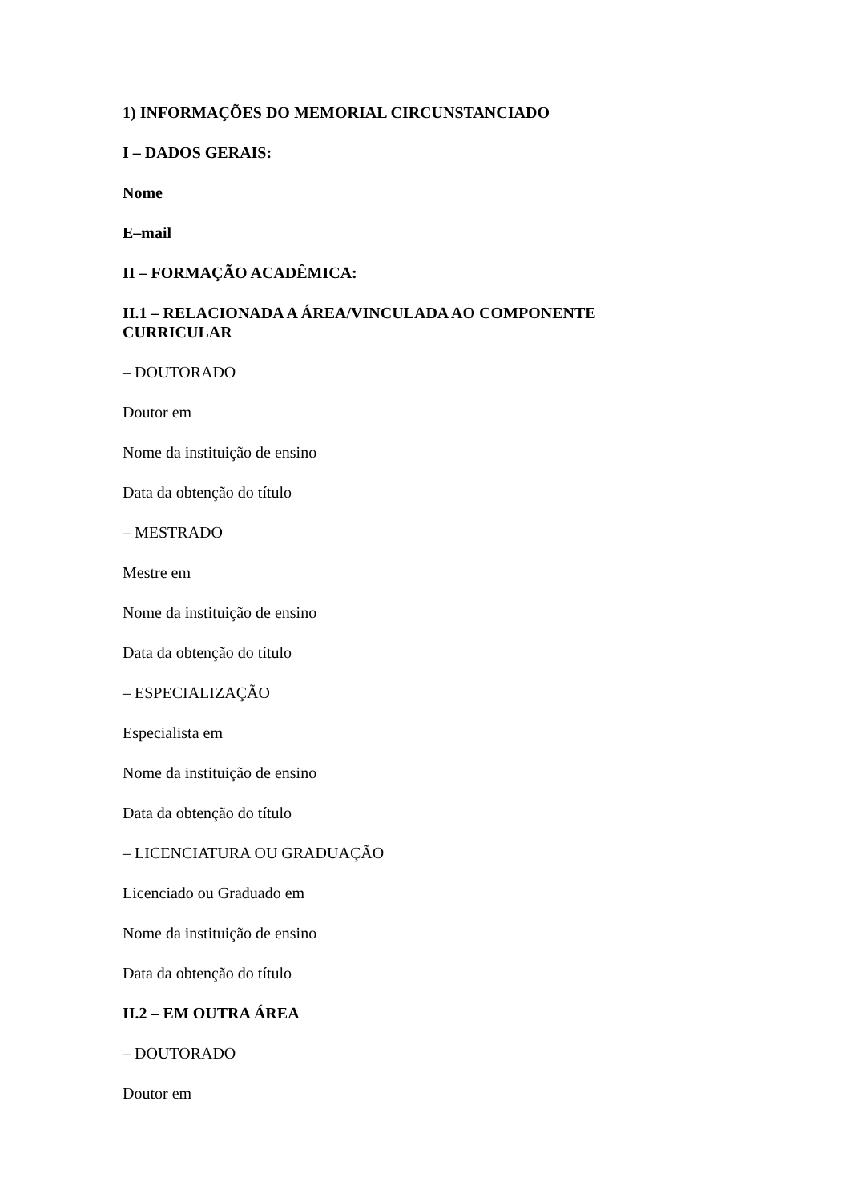1) INFORMAÇÕES DO MEMORIAL CIRCUNSTANCIADO
I – DADOS GERAIS:
Nome
E–mail
II – FORMAÇÃO ACADÊMICA:
II.1 – RELACIONADA A ÁREA/VINCULADA AO COMPONENTE CURRICULAR
– DOUTORADO
Doutor em
Nome da instituição de ensino
Data da obtenção do título
– MESTRADO
Mestre em
Nome da instituição de ensino
Data da obtenção do título
– ESPECIALIZAÇÃO
Especialista em
Nome da instituição de ensino
Data da obtenção do título
– LICENCIATURA OU GRADUAÇÃO
Licenciado ou Graduado em
Nome da instituição de ensino
Data da obtenção do título
II.2 – EM OUTRA ÁREA
– DOUTORADO
Doutor em